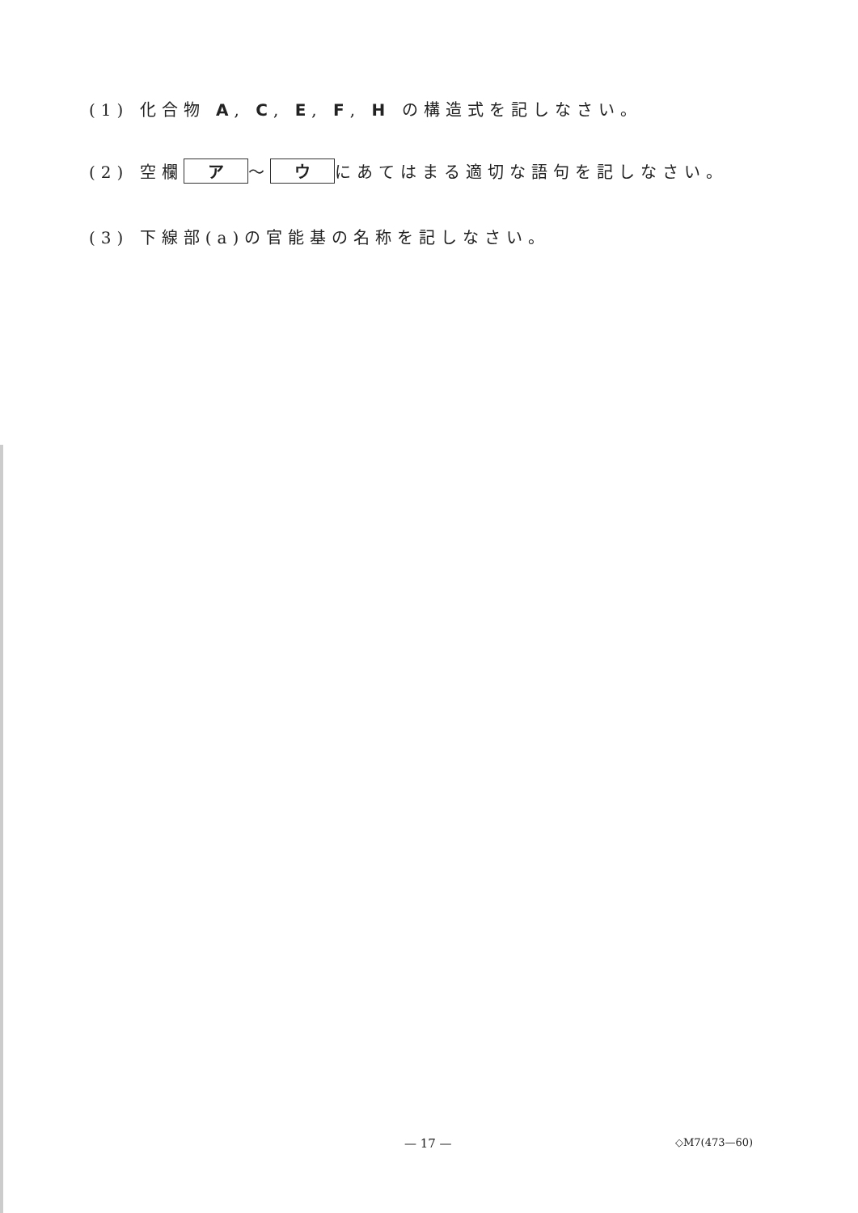(1) 化合物 A, C, E, F, H の構造式を記しなさい。
(2) 空欄 ア 〜 ウ にあてはまる適切な語句を記しなさい。
(3) 下線部(a)の官能基の名称を記しなさい。
— 17 — ◇M7(473—60)